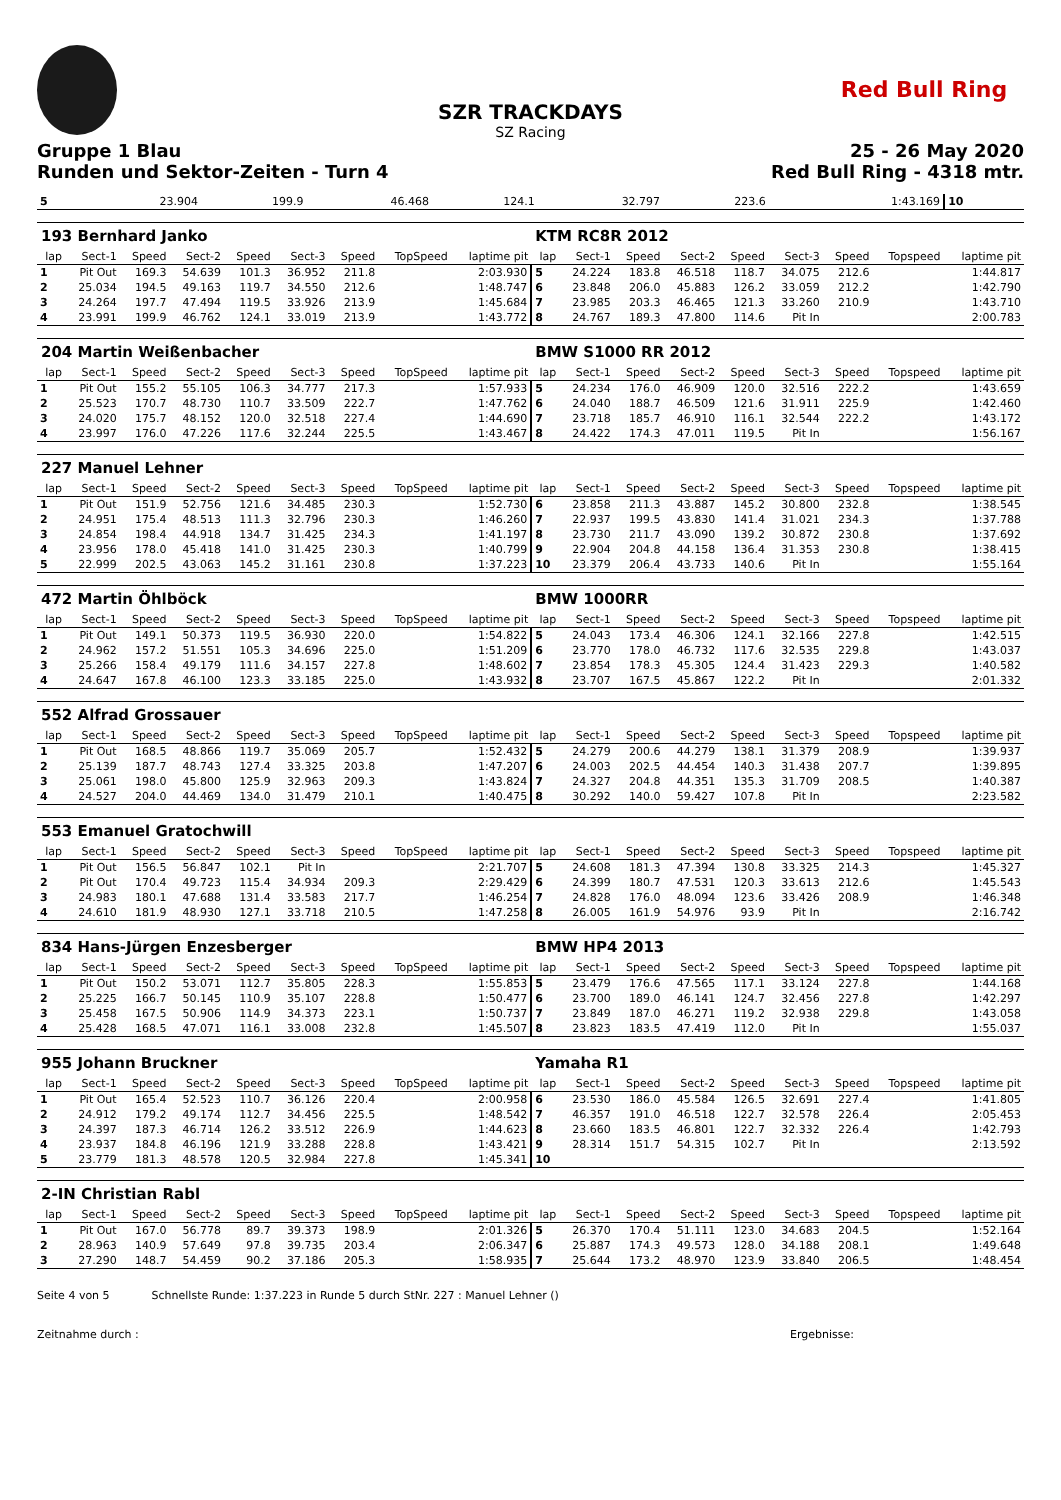Red Bull Ring
SZR TRACKDAYS
SZ Racing
Gruppe 1 Blau 25 - 26 May 2020
Runden und Sektor-Zeiten - Turn 4 Red Bull Ring - 4318 mtr.
| 5 | 23.904 | 199.9 | 46.468 | 124.1 | 32.797 | 223.6 | | 1:43.169 | 10 | |
| 193 Bernhard Janko | | | | | | | | | KTM RC8R 2012 | | | | | | | | |
| lap | Sect-1 | Speed | Sect-2 | Speed | Sect-3 | Speed | TopSpeed | laptime pit | lap | Sect-1 | Speed | Sect-2 | Speed | Sect-3 | Speed | Topspeed | laptime pit |
| 1 | Pit Out | 169.3 | 54.639 | 101.3 | 36.952 | 211.8 | | 2:03.930 | 5 | 24.224 | 183.8 | 46.518 | 118.7 | 34.075 | 212.6 | | 1:44.817 |
| 2 | 25.034 | 194.5 | 49.163 | 119.7 | 34.550 | 212.6 | | 1:48.747 | 6 | 23.848 | 206.0 | 45.883 | 126.2 | 33.059 | 212.2 | | 1:42.790 |
| 3 | 24.264 | 197.7 | 47.494 | 119.5 | 33.926 | 213.9 | | 1:45.684 | 7 | 23.985 | 203.3 | 46.465 | 121.3 | 33.260 | 210.9 | | 1:43.710 |
| 4 | 23.991 | 199.9 | 46.762 | 124.1 | 33.019 | 213.9 | | 1:43.772 | 8 | 24.767 | 189.3 | 47.800 | 114.6 | Pit In | | | 2:00.783 |
| 204 Martin Weißenbacher | | | | | | | | | BMW S1000 RR 2012 | | | | | | | | |
| lap | Sect-1 | Speed | Sect-2 | Speed | Sect-3 | Speed | TopSpeed | laptime pit | lap | Sect-1 | Speed | Sect-2 | Speed | Sect-3 | Speed | Topspeed | laptime pit |
| 1 | Pit Out | 155.2 | 55.105 | 106.3 | 34.777 | 217.3 | | 1:57.933 | 5 | 24.234 | 176.0 | 46.909 | 120.0 | 32.516 | 222.2 | | 1:43.659 |
| 2 | 25.523 | 170.7 | 48.730 | 110.7 | 33.509 | 222.7 | | 1:47.762 | 6 | 24.040 | 188.7 | 46.509 | 121.6 | 31.911 | 225.9 | | 1:42.460 |
| 3 | 24.020 | 175.7 | 48.152 | 120.0 | 32.518 | 227.4 | | 1:44.690 | 7 | 23.718 | 185.7 | 46.910 | 116.1 | 32.544 | 222.2 | | 1:43.172 |
| 4 | 23.997 | 176.0 | 47.226 | 117.6 | 32.244 | 225.5 | | 1:43.467 | 8 | 24.422 | 174.3 | 47.011 | 119.5 | Pit In | | | 1:56.167 |
| 227 Manuel Lehner | | | | | | | | | | | | | | | | | |
| lap | Sect-1 | Speed | Sect-2 | Speed | Sect-3 | Speed | TopSpeed | laptime pit | lap | Sect-1 | Speed | Sect-2 | Speed | Sect-3 | Speed | Topspeed | laptime pit |
| 1 | Pit Out | 151.9 | 52.756 | 121.6 | 34.485 | 230.3 | | 1:52.730 | 6 | 23.858 | 211.3 | 43.887 | 145.2 | 30.800 | 232.8 | | 1:38.545 |
| 2 | 24.951 | 175.4 | 48.513 | 111.3 | 32.796 | 230.3 | | 1:46.260 | 7 | 22.937 | 199.5 | 43.830 | 141.4 | 31.021 | 234.3 | | 1:37.788 |
| 3 | 24.854 | 198.4 | 44.918 | 134.7 | 31.425 | 234.3 | | 1:41.197 | 8 | 23.730 | 211.7 | 43.090 | 139.2 | 30.872 | 230.8 | | 1:37.692 |
| 4 | 23.956 | 178.0 | 45.418 | 141.0 | 31.425 | 230.3 | | 1:40.799 | 9 | 22.904 | 204.8 | 44.158 | 136.4 | 31.353 | 230.8 | | 1:38.415 |
| 5 | 22.999 | 202.5 | 43.063 | 145.2 | 31.161 | 230.8 | | 1:37.223 | 10 | 23.379 | 206.4 | 43.733 | 140.6 | Pit In | | | 1:55.164 |
| 472 Martin Öhlböck | | | | | | | | | BMW 1000RR | | | | | | | | |
| lap | Sect-1 | Speed | Sect-2 | Speed | Sect-3 | Speed | TopSpeed | laptime pit | lap | Sect-1 | Speed | Sect-2 | Speed | Sect-3 | Speed | Topspeed | laptime pit |
| 1 | Pit Out | 149.1 | 50.373 | 119.5 | 36.930 | 220.0 | | 1:54.822 | 5 | 24.043 | 173.4 | 46.306 | 124.1 | 32.166 | 227.8 | | 1:42.515 |
| 2 | 24.962 | 157.2 | 51.551 | 105.3 | 34.696 | 225.0 | | 1:51.209 | 6 | 23.770 | 178.0 | 46.732 | 117.6 | 32.535 | 229.8 | | 1:43.037 |
| 3 | 25.266 | 158.4 | 49.179 | 111.6 | 34.157 | 227.8 | | 1:48.602 | 7 | 23.854 | 178.3 | 45.305 | 124.4 | 31.423 | 229.3 | | 1:40.582 |
| 4 | 24.647 | 167.8 | 46.100 | 123.3 | 33.185 | 225.0 | | 1:43.932 | 8 | 23.707 | 167.5 | 45.867 | 122.2 | Pit In | | | 2:01.332 |
| 552 Alfrad Grossauer | | | | | | | | | | | | | | | | | |
| lap | Sect-1 | Speed | Sect-2 | Speed | Sect-3 | Speed | TopSpeed | laptime pit | lap | Sect-1 | Speed | Sect-2 | Speed | Sect-3 | Speed | Topspeed | laptime pit |
| 1 | Pit Out | 168.5 | 48.866 | 119.7 | 35.069 | 205.7 | | 1:52.432 | 5 | 24.279 | 200.6 | 44.279 | 138.1 | 31.379 | 208.9 | | 1:39.937 |
| 2 | 25.139 | 187.7 | 48.743 | 127.4 | 33.325 | 203.8 | | 1:47.207 | 6 | 24.003 | 202.5 | 44.454 | 140.3 | 31.438 | 207.7 | | 1:39.895 |
| 3 | 25.061 | 198.0 | 45.800 | 125.9 | 32.963 | 209.3 | | 1:43.824 | 7 | 24.327 | 204.8 | 44.351 | 135.3 | 31.709 | 208.5 | | 1:40.387 |
| 4 | 24.527 | 204.0 | 44.469 | 134.0 | 31.479 | 210.1 | | 1:40.475 | 8 | 30.292 | 140.0 | 59.427 | 107.8 | Pit In | | | 2:23.582 |
| 553 Emanuel Gratochwill | | | | | | | | | | | | | | | | | |
| lap | Sect-1 | Speed | Sect-2 | Speed | Sect-3 | Speed | TopSpeed | laptime pit | lap | Sect-1 | Speed | Sect-2 | Speed | Sect-3 | Speed | Topspeed | laptime pit |
| 1 | Pit Out | 156.5 | 56.847 | 102.1 | Pit In | | | 2:21.707 | 5 | 24.608 | 181.3 | 47.394 | 130.8 | 33.325 | 214.3 | | 1:45.327 |
| 2 | Pit Out | 170.4 | 49.723 | 115.4 | 34.934 | 209.3 | | 2:29.429 | 6 | 24.399 | 180.7 | 47.531 | 120.3 | 33.613 | 212.6 | | 1:45.543 |
| 3 | 24.983 | 180.1 | 47.688 | 131.4 | 33.583 | 217.7 | | 1:46.254 | 7 | 24.828 | 176.0 | 48.094 | 123.6 | 33.426 | 208.9 | | 1:46.348 |
| 4 | 24.610 | 181.9 | 48.930 | 127.1 | 33.718 | 210.5 | | 1:47.258 | 8 | 26.005 | 161.9 | 54.976 | 93.9 | Pit In | | | 2:16.742 |
| 834 Hans-Jürgen Enzesberger | | | | | | | | | BMW HP4 2013 | | | | | | | | |
| lap | Sect-1 | Speed | Sect-2 | Speed | Sect-3 | Speed | TopSpeed | laptime pit | lap | Sect-1 | Speed | Sect-2 | Speed | Sect-3 | Speed | Topspeed | laptime pit |
| 1 | Pit Out | 150.2 | 53.071 | 112.7 | 35.805 | 228.3 | | 1:55.853 | 5 | 23.479 | 176.6 | 47.565 | 117.1 | 33.124 | 227.8 | | 1:44.168 |
| 2 | 25.225 | 166.7 | 50.145 | 110.9 | 35.107 | 228.8 | | 1:50.477 | 6 | 23.700 | 189.0 | 46.141 | 124.7 | 32.456 | 227.8 | | 1:42.297 |
| 3 | 25.458 | 167.5 | 50.906 | 114.9 | 34.373 | 223.1 | | 1:50.737 | 7 | 23.849 | 187.0 | 46.271 | 119.2 | 32.938 | 229.8 | | 1:43.058 |
| 4 | 25.428 | 168.5 | 47.071 | 116.1 | 33.008 | 232.8 | | 1:45.507 | 8 | 23.823 | 183.5 | 47.419 | 112.0 | Pit In | | | 1:55.037 |
| 955 Johann Bruckner | | | | | | | | | Yamaha R1 | | | | | | | | |
| lap | Sect-1 | Speed | Sect-2 | Speed | Sect-3 | Speed | TopSpeed | laptime pit | lap | Sect-1 | Speed | Sect-2 | Speed | Sect-3 | Speed | Topspeed | laptime pit |
| 1 | Pit Out | 165.4 | 52.523 | 110.7 | 36.126 | 220.4 | | 2:00.958 | 6 | 23.530 | 186.0 | 45.584 | 126.5 | 32.691 | 227.4 | | 1:41.805 |
| 2 | 24.912 | 179.2 | 49.174 | 112.7 | 34.456 | 225.5 | | 1:48.542 | 7 | 46.357 | 191.0 | 46.518 | 122.7 | 32.578 | 226.4 | | 2:05.453 |
| 3 | 24.397 | 187.3 | 46.714 | 126.2 | 33.512 | 226.9 | | 1:44.623 | 8 | 23.660 | 183.5 | 46.801 | 122.7 | 32.332 | 226.4 | | 1:42.793 |
| 4 | 23.937 | 184.8 | 46.196 | 121.9 | 33.288 | 228.8 | | 1:43.421 | 9 | 28.314 | 151.7 | 54.315 | 102.7 | Pit In | | | 2:13.592 |
| 5 | 23.779 | 181.3 | 48.578 | 120.5 | 32.984 | 227.8 | | 1:45.341 | 10 | | | | | | | | |
| 2-IN Christian Rabl | | | | | | | | | | | | | | | | | |
| lap | Sect-1 | Speed | Sect-2 | Speed | Sect-3 | Speed | TopSpeed | laptime pit | lap | Sect-1 | Speed | Sect-2 | Speed | Sect-3 | Speed | Topspeed | laptime pit |
| 1 | Pit Out | 167.0 | 56.778 | 89.7 | 39.373 | 198.9 | | 2:01.326 | 5 | 26.370 | 170.4 | 51.111 | 123.0 | 34.683 | 204.5 | | 1:52.164 |
| 2 | 28.963 | 140.9 | 57.649 | 97.8 | 39.735 | 203.4 | | 2:06.347 | 6 | 25.887 | 174.3 | 49.573 | 128.0 | 34.188 | 208.1 | | 1:49.648 |
| 3 | 27.290 | 148.7 | 54.459 | 90.2 | 37.186 | 205.3 | | 1:58.935 | 7 | 25.644 | 173.2 | 48.970 | 123.9 | 33.840 | 206.5 | | 1:48.454 |
Seite 4 von 5 Schnellste Runde: 1:37.223 in Runde 5 durch StNr. 227 : Manuel Lehner ()
Zeitnahme durch : Ergebnisse: